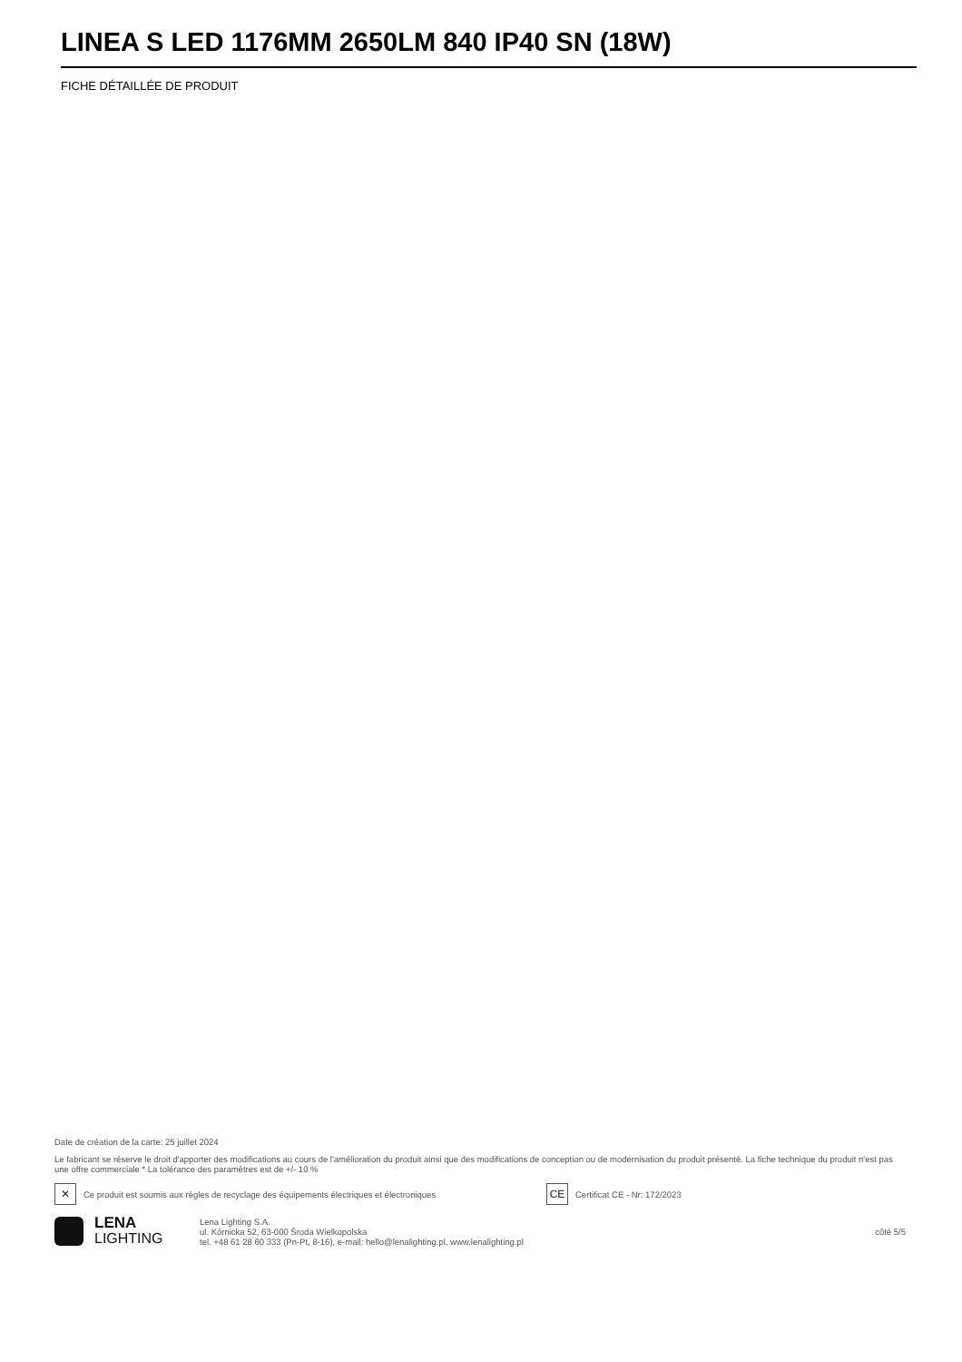LINEA S LED 1176MM 2650LM 840 IP40 SN (18W)
FICHE DÉTAILLÉE DE PRODUIT
Date de création de la carte: 25 juillet 2024
Le fabricant se réserve le droit d'apporter des modifications au cours de l'amélioration du produit ainsi que des modifications de conception ou de modernisation du produit présenté. La fiche technique du produit n'est pas une offre commerciale * La tolérance des paramètres est de +/- 10 %
✕
Ce produit est soumis aux règles de recyclage des équipements électriques et électroniques
CE
Certificat CE - Nr: 172/2023
LENA
LIGHTING
Lena Lighting S.A.
ul. Kórnicka 52, 63-000 Środa Wielkopolska
tel. +48 61 28 60 333 (Pn-Pt, 8-16), e-mail: hello@lenalighting.pl, www.lenalighting.pl
côté 5/5